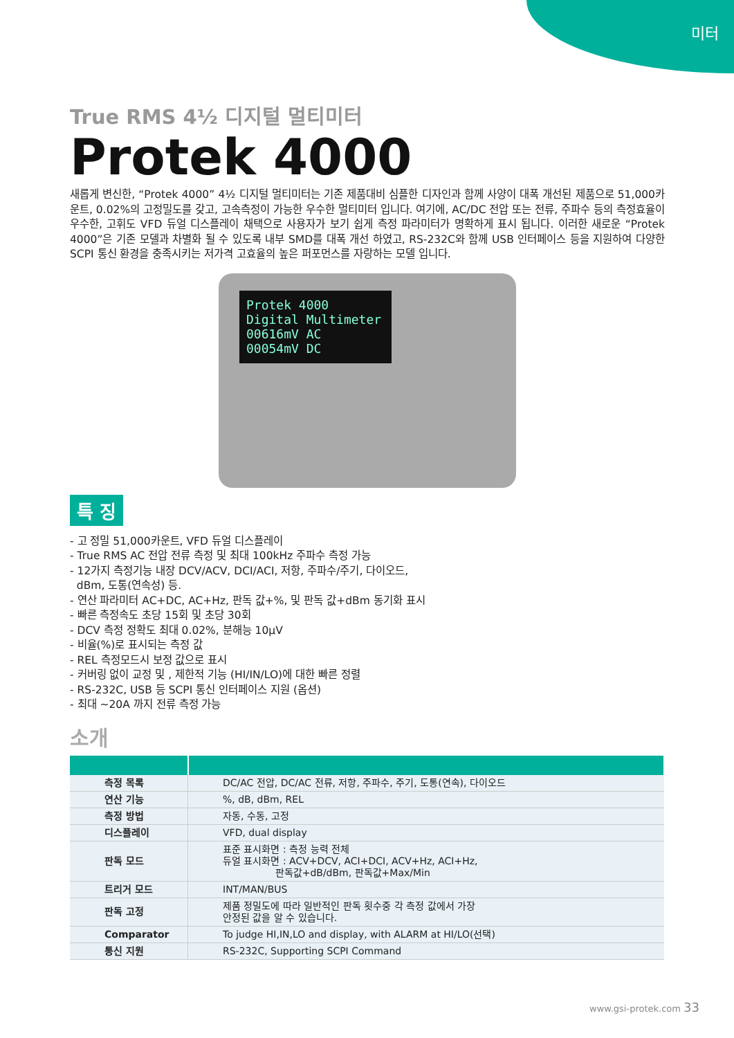미터
True RMS 4½ 디지털 멀티미터
Protek 4000
새롭게 변신한, “Protek 4000” 4½ 디지털 멀티미터는 기존 제품대비 심플한 디자인과 함께 사양이 대폭 개선된 제품으로 51,000카운트, 0.02%의 고정밀도를 갖고, 고속측정이 가능한 우수한 멀티미터 입니다. 여기에, AC/DC 전압 또는 전류, 주파수 등의 측정효율이 우수한, 고휘도 VFD 듀얼 디스플레이 채택으로 사용자가 보기 쉽게 측정 파라미터가 명확하게 표시 됩니다. 이러한 새로운 “Protek 4000”은 기존 모델과 차별화 될 수 있도록 내부 SMD를 대폭 개선 하였고, RS-232C와 함께 USB 인터페이스 등을 지원하여 다양한 SCPI 통신 환경을 충족시키는 저가격 고효율의 높은 퍼포먼스를 자랑하는 모델 입니다.
Protek 4000 Digital Multimeter
00616mV AC
00054mV DC
특 징
- 고 정밀 51,000카운트, VFD 듀얼 디스플레이
- True RMS AC 전압 전류 측정 및 최대 100kHz 주파수 측정 가능
- 12가지 측정기능 내장 DCV/ACV, DCI/ACI, 저항, 주파수/주기, 다이오드,
dBm, 도통(연속성) 등.
- 연산 파라미터 AC+DC, AC+Hz, 판독 값+%, 및 판독 값+dBm 동기화 표시
- 빠른 측정속도 초당 15회 및 초당 30회
- DCV 측정 정확도 최대 0.02%, 분해능 10μV
- 비율(%)로 표시되는 측정 값
- REL 측정모드시 보정 값으로 표시
- 커버링 없이 교정 및 , 제한적 기능 (HI/IN/LO)에 대한 빠른 정렬
- RS-232C, USB 등 SCPI 통신 인터페이스 지원 (옵션)
- 최대 ~20A 까지 전류 측정 가능
소개
| 측정 목록 | DC/AC 전압, DC/AC 전류, 저항, 주파수, 주기, 도통(연속), 다이오드 |
| 연산 기능 | %, dB, dBm, REL |
| 측정 방법 | 자동, 수동, 고정 |
| 디스플레이 | VFD, dual display |
| 판독 모드 | 표준 표시화면 : 측정 능력 전체 듀얼 표시화면 : ACV+DCV, ACI+DCI, ACV+Hz, ACI+Hz, 판독값+dB/dBm, 판독값+Max/Min |
| 트리거 모드 | INT/MAN/BUS |
| 판독 고정 | 제품 정밀도에 따라 일반적인 판독 횟수중 각 측정 값에서 가장 안정된 값을 알 수 있습니다. |
| Comparator | To judge HI,IN,LO and display, with ALARM at HI/LO(선택) |
| 통신 지원 | RS-232C, Supporting SCPI Command |
www.gsi-protek.com 33